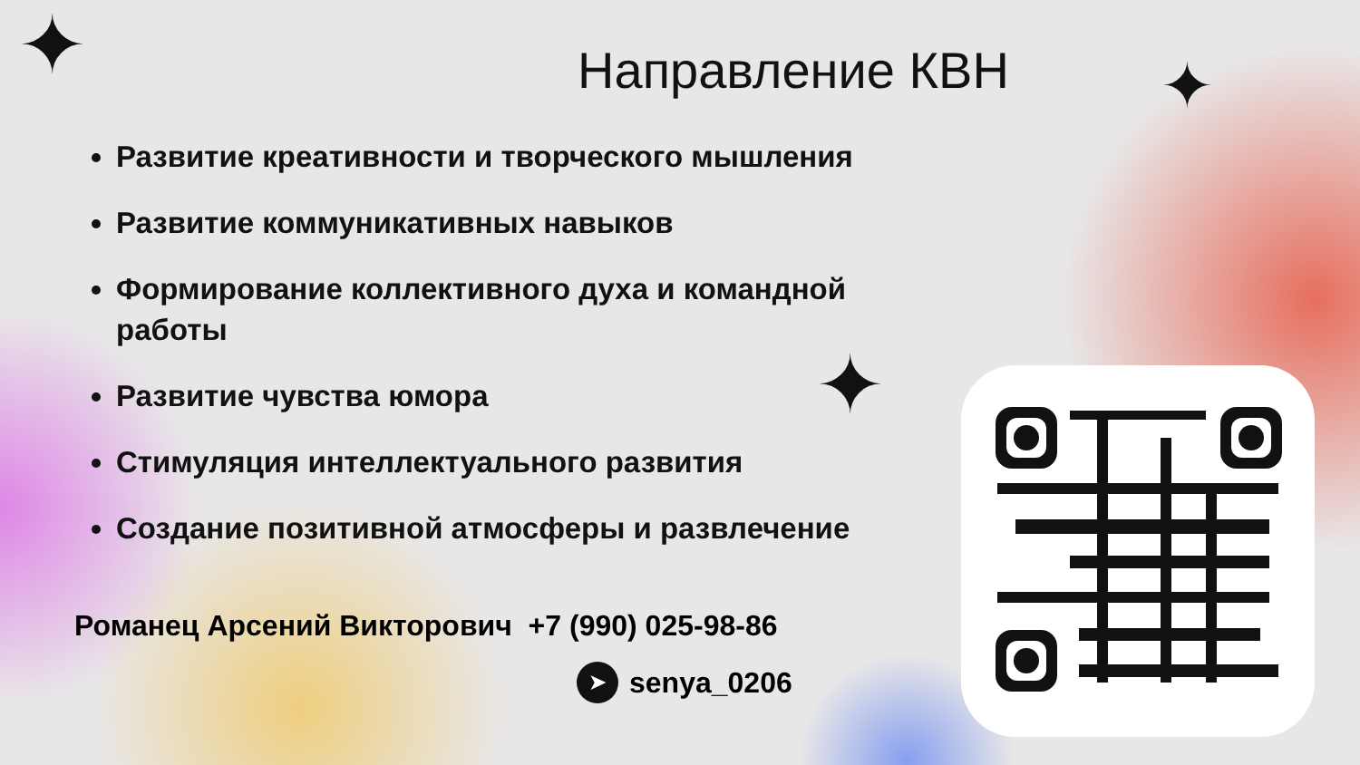✦ ✦
✦
Направление КВН
Развитие креативности и творческого мышления
Развитие коммуникативных навыков
Формирование коллективного духа и командной работы
Развитие чувства юмора
Стимуляция интеллектуального развития
Создание позитивной атмосферы и развлечение
Романец Арсений Викторович +7 (990) 025-98-86
➤ senya_0206